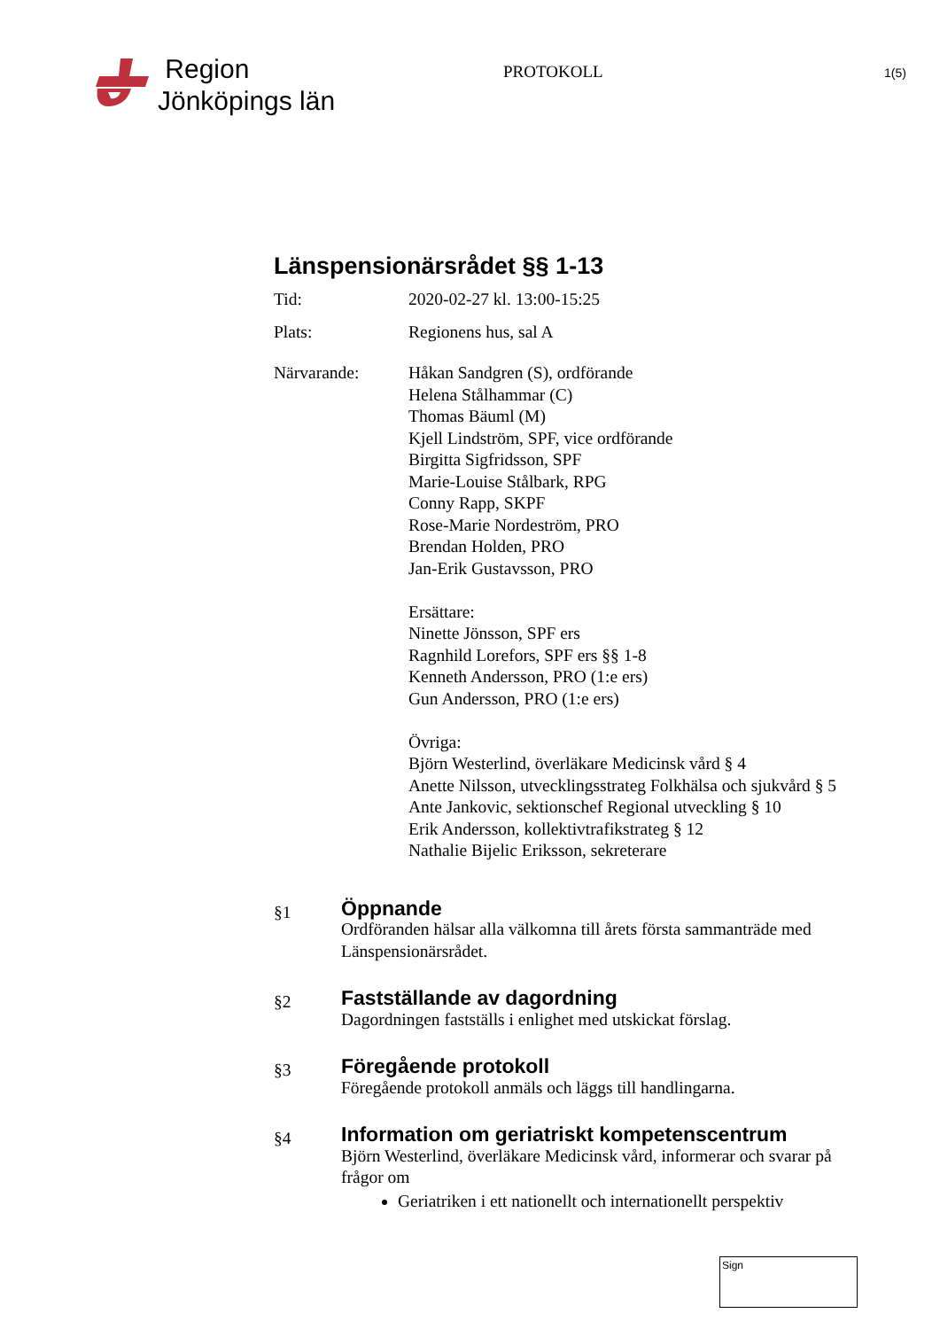Region
Jönköpings län
PROTOKOLL
1(5)
Länspensionärsrådet §§ 1-13
Tid: 2020-02-27 kl. 13:00-15:25
Plats: Regionens hus, sal A
Närvarande: Håkan Sandgren (S), ordförande
Helena Stålhammar (C)
Thomas Bäuml (M)
Kjell Lindström, SPF, vice ordförande
Birgitta Sigfridsson, SPF
Marie-Louise Stålbark, RPG
Conny Rapp, SKPF
Rose-Marie Nordeström, PRO
Brendan Holden, PRO
Jan-Erik Gustavsson, PRO
Ersättare:
Ninette Jönsson, SPF ers
Ragnhild Lorefors, SPF ers §§ 1-8
Kenneth Andersson, PRO (1:e ers)
Gun Andersson, PRO (1:e ers)
Övriga:
Björn Westerlind, överläkare Medicinsk vård § 4
Anette Nilsson, utvecklingsstrateg Folkhälsa och sjukvård § 5
Ante Jankovic, sektionschef Regional utveckling § 10
Erik Andersson, kollektivtrafikstrateg § 12
Nathalie Bijelic Eriksson, sekreterare
§1
Öppnande
Ordföranden hälsar alla välkomna till årets första sammanträde med Länspensionärsrådet.
§2
Fastställande av dagordning
Dagordningen fastställs i enlighet med utskickat förslag.
§3
Föregående protokoll
Föregående protokoll anmäls och läggs till handlingarna.
§4
Information om geriatriskt kompetenscentrum
Björn Westerlind, överläkare Medicinsk vård, informerar och svarar på frågor om
Geriatriken i ett nationellt och internationellt perspektiv
Sign